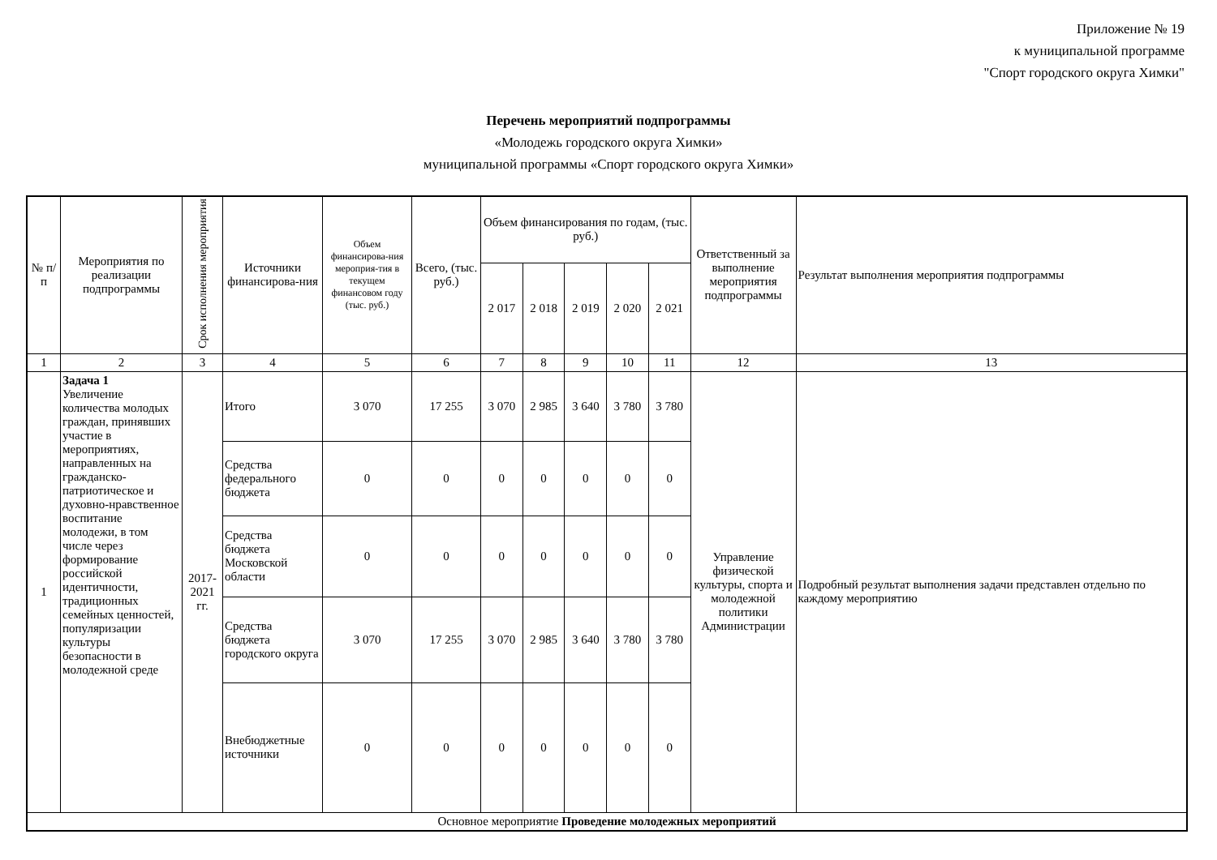Приложение № 19
к муниципальной программе
"Спорт городского округа Химки"
Перечень мероприятий подпрограммы
«Молодежь городского округа Химки»
муниципальной программы «Спорт городского округа Химки»
| № п/п | Мероприятия по реализации подпрограммы | Срок исполнения мероприятия | Источники финансирова-ния | Объем финансирова-ния мероприя-тия в текущем финансовом году (тыс. руб.) | Всего, (тыс. руб.) | Объем финансирования по годам, (тыс. руб.) | | | | | Ответственный за выполнение мероприятия подпрограммы | Результат выполнения мероприятия подпрограммы |
| --- | --- | --- | --- | --- | --- | --- | --- | --- | --- | --- | --- | --- |
| | | | | | | 2 017 | 2 018 | 2 019 | 2 020 | 2 021 | | |
| 1 | 2 | 3 | 4 | 5 | 6 | 7 | 8 | 9 | 10 | 11 | 12 | 13 |
| 1 | Задача 1 Увеличение количества молодых граждан, принявших участие в мероприятиях, направленных на гражданско-патриотическое и духовно-нравственное воспитание молодежи, в том числе через формирование российской идентичности, традиционных семейных ценностей, популяризации культуры безопасности в молодежной среде | 2017-2021 гг. | Итого | 3 070 | 17 255 | 3 070 | 2 985 | 3 640 | 3 780 | 3 780 | Управление физической культуры, спорта и молодежной политики Администрации | Подробный результат выполнения задачи представлен отдельно по каждому мероприятию |
| | | | Средства федерального бюджета | 0 | 0 | 0 | 0 | 0 | 0 | 0 | | |
| | | | Средства бюджета Московской области | 0 | 0 | 0 | 0 | 0 | 0 | 0 | | |
| | | | Средства бюджета городского округа | 3 070 | 17 255 | 3 070 | 2 985 | 3 640 | 3 780 | 3 780 | | |
| | | | Внебюджетные источники | 0 | 0 | 0 | 0 | 0 | 0 | 0 | | |
| Основное мероприятие Проведение молодежных мероприятий | | | | | | | | | | | | |